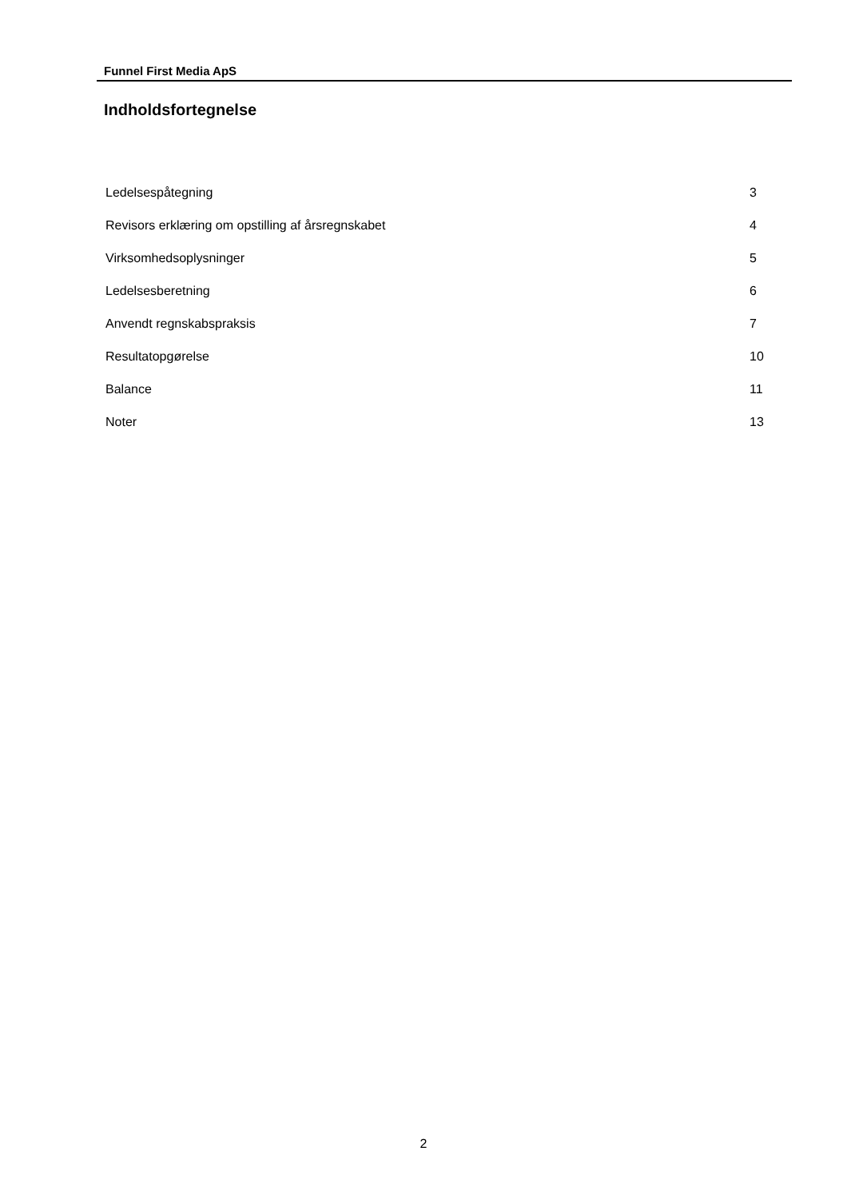Funnel First Media ApS
Indholdsfortegnelse
| Ledelsespåtegning | 3 |
| Revisors erklæring om opstilling af årsregnskabet | 4 |
| Virksomhedsoplysninger | 5 |
| Ledelsesberetning | 6 |
| Anvendt regnskabspraksis | 7 |
| Resultatopgørelse | 10 |
| Balance | 11 |
| Noter | 13 |
2